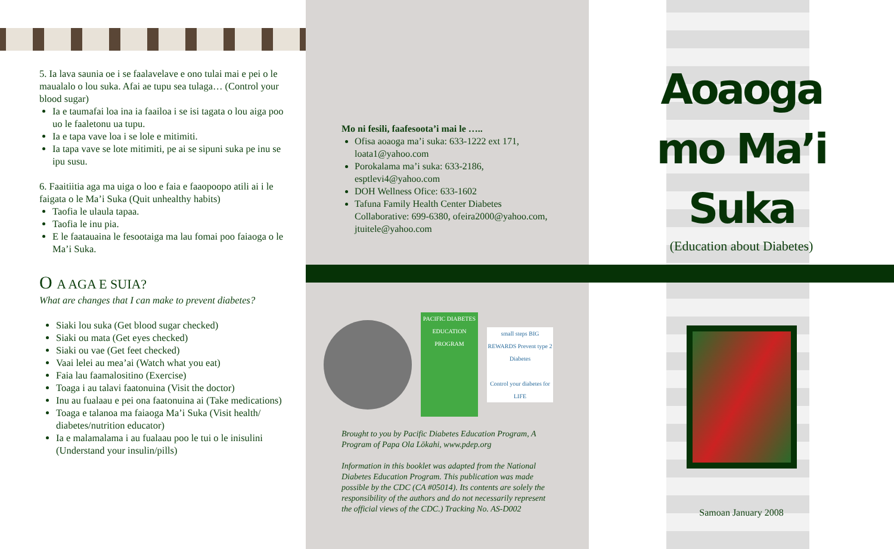5. Ia lava saunia oe i se faalavelave e ono tulai mai e pei o le maualalo o lou suka. Afai ae tupu sea tulaga… (Control your blood sugar)
Ia e taumafai loa ina ia faailoa i se isi tagata o lou aiga poo uo le faaletonu ua tupu.
Ia e tapa vave loa i se lole e mitimiti.
Ia tapa vave se lote mitimiti, pe ai se sipuni suka pe inu se ipu susu.
6. Faaitiitia aga ma uiga o loo e faia e faaopoopo atili ai i le faigata o le Ma’i Suka (Quit unhealthy habits)
Taofia le ulaula tapaa.
Taofia le inu pia.
E le faatauaina le fesootaiga ma lau fomai poo faiaoga o le Ma’i Suka.
O A AGA E SUIA?
What are changes that I can make to prevent diabetes?
Siaki lou suka (Get blood sugar checked)
Siaki ou mata (Get eyes checked)
Siaki ou vae (Get feet checked)
Vaai lelei au mea’ai (Watch what you eat)
Faia lau faamalositino (Exercise)
Toaga i au talavi faatonuina (Visit the doctor)
Inu au fualaau e pei ona faatonuina ai (Take medications)
Toaga e talanoa ma faiaoga Ma’i Suka (Visit health/ diabetes/nutrition educator)
Ia e malamalama i au fualaau poo le tui o le inisulini (Understand your insulin/pills)
Mo ni fesili, faafesoota’i mai le …..
Ofisa aoaoga ma’i suka: 633-1222 ext 171, loata1@yahoo.com
Porokalama ma’i suka: 633-2186, esptlevi4@yahoo.com
DOH Wellness Ofice: 633-1602
Tafuna Family Health Center Diabetes Collaborative: 699-6380, ofeira2000@yahoo.com, jtuitele@yahoo.com
PACIFIC DIABETES EDUCATION PROGRAM
small steps BIG REWARDS Prevent type 2 Diabetes
Control your diabetes for LIFE
Brought to you by Pacific Diabetes Education Program, A Program of Papa Ola Lōkahi, www.pdep.org
Information in this booklet was adapted from the National Diabetes Education Program. This publication was made possible by the CDC (CA #05014). Its contents are solely the responsibility of the authors and do not necessarily represent the official views of the CDC.) Tracking No. AS-D002
Aoaoga
mo Ma’i
Suka
(Education about Diabetes)
Samoan January 2008